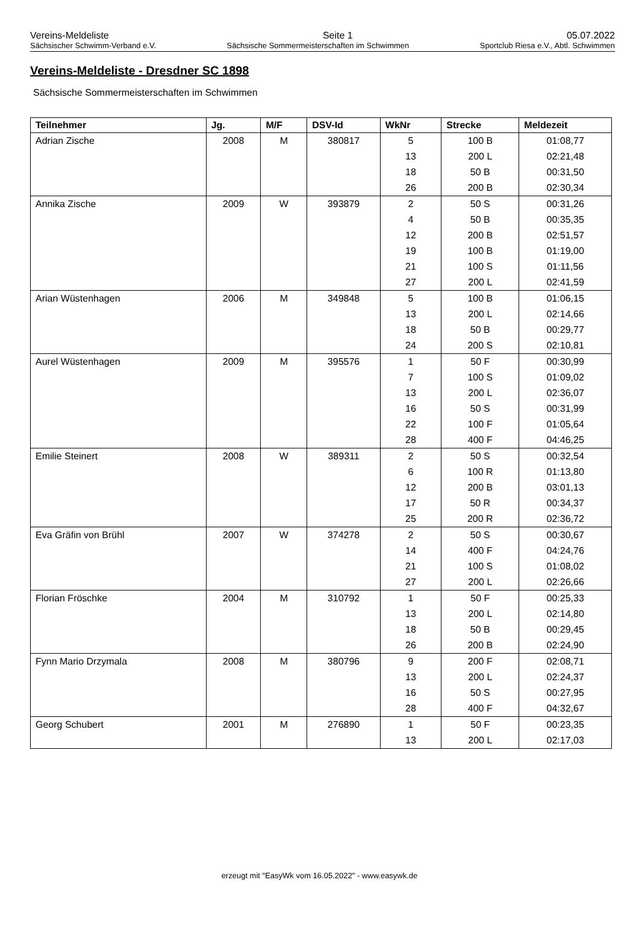Vereins-Meldeliste Seite 1 05.07.2022
Sächsischer Schwimm-Verband e.V. Sächsische Sommermeisterschaften im Schwimmen Sportclub Riesa e.V., Abtl. Schwimmen
Vereins-Meldeliste - Dresdner SC 1898
Sächsische Sommermeisterschaften im Schwimmen
| Teilnehmer | Jg. | M/F | DSV-Id | WkNr | Strecke | Meldezeit |
| --- | --- | --- | --- | --- | --- | --- |
| Adrian Zische | 2008 | M | 380817 | 5 | 100 B | 01:08,77 |
| | | | | 13 | 200 L | 02:21,48 |
| | | | | 18 | 50 B | 00:31,50 |
| | | | | 26 | 200 B | 02:30,34 |
| Annika Zische | 2009 | W | 393879 | 2 | 50 S | 00:31,26 |
| | | | | 4 | 50 B | 00:35,35 |
| | | | | 12 | 200 B | 02:51,57 |
| | | | | 19 | 100 B | 01:19,00 |
| | | | | 21 | 100 S | 01:11,56 |
| | | | | 27 | 200 L | 02:41,59 |
| Arian Wüstenhagen | 2006 | M | 349848 | 5 | 100 B | 01:06,15 |
| | | | | 13 | 200 L | 02:14,66 |
| | | | | 18 | 50 B | 00:29,77 |
| | | | | 24 | 200 S | 02:10,81 |
| Aurel Wüstenhagen | 2009 | M | 395576 | 1 | 50 F | 00:30,99 |
| | | | | 7 | 100 S | 01:09,02 |
| | | | | 13 | 200 L | 02:36,07 |
| | | | | 16 | 50 S | 00:31,99 |
| | | | | 22 | 100 F | 01:05,64 |
| | | | | 28 | 400 F | 04:46,25 |
| Emilie Steinert | 2008 | W | 389311 | 2 | 50 S | 00:32,54 |
| | | | | 6 | 100 R | 01:13,80 |
| | | | | 12 | 200 B | 03:01,13 |
| | | | | 17 | 50 R | 00:34,37 |
| | | | | 25 | 200 R | 02:36,72 |
| Eva Gräfin von Brühl | 2007 | W | 374278 | 2 | 50 S | 00:30,67 |
| | | | | 14 | 400 F | 04:24,76 |
| | | | | 21 | 100 S | 01:08,02 |
| | | | | 27 | 200 L | 02:26,66 |
| Florian Fröschke | 2004 | M | 310792 | 1 | 50 F | 00:25,33 |
| | | | | 13 | 200 L | 02:14,80 |
| | | | | 18 | 50 B | 00:29,45 |
| | | | | 26 | 200 B | 02:24,90 |
| Fynn Mario Drzymala | 2008 | M | 380796 | 9 | 200 F | 02:08,71 |
| | | | | 13 | 200 L | 02:24,37 |
| | | | | 16 | 50 S | 00:27,95 |
| | | | | 28 | 400 F | 04:32,67 |
| Georg Schubert | 2001 | M | 276890 | 1 | 50 F | 00:23,35 |
| | | | | 13 | 200 L | 02:17,03 |
erzeugt mit "EasyWk vom 16.05.2022" - www.easywk.de